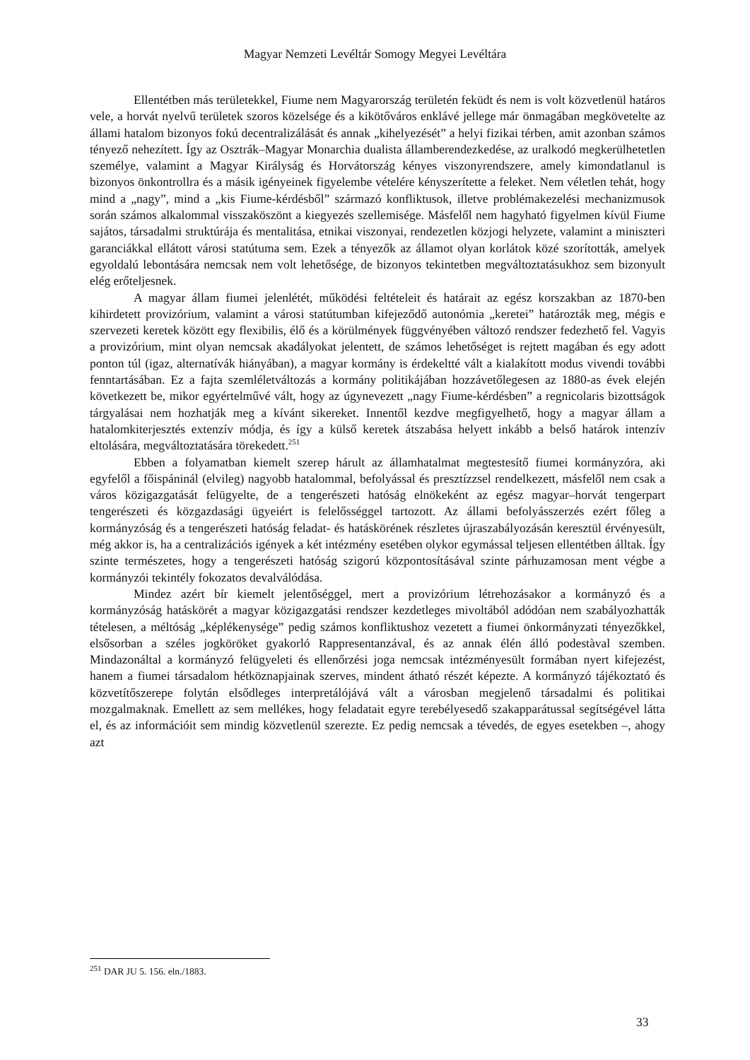Magyar Nemzeti Levéltár Somogy Megyei Levéltára
Ellentétben más területekkel, Fiume nem Magyarország területén feküdt és nem is volt közvetlenül határos vele, a horvát nyelvű területek szoros közelsége és a kikötőváros enklávé jellege már önmagában megkövetelte az állami hatalom bizonyos fokú decentralizálását és annak „kihelyezését” a helyi fizikai térben, amit azonban számos tényező nehezített. Így az Osztrák–Magyar Monarchia dualista államberendezkedése, az uralkodó megkerülhetetlen személye, valamint a Magyar Királyság és Horvátország kényes viszonyrendszere, amely kimondatlanul is bizonyos önkontrollra és a másik igényeinek figyelembe vételére kényszerítette a feleket. Nem véletlen tehát, hogy mind a „nagy”, mind a „kis Fiume-kérdésből” származó konfliktusok, illetve problémakezelési mechanizmusok során számos alkalommal visszaköszönt a kiegyezés szellemisége. Másfelől nem hagyható figyelmen kívül Fiume sajátos, társadalmi struktúrája és mentalitása, etnikai viszonyai, rendezetlen közjogi helyzete, valamint a miniszteri garanciákkal ellátott városi statútuma sem. Ezek a tényezők az államot olyan korlátok közé szorították, amelyek egyoldalú lebontására nemcsak nem volt lehetősége, de bizonyos tekintetben megváltoztatásukhoz sem bizonyult elég erőteljesnek.
A magyar állam fiumei jelenlétét, működési feltételeit és határait az egész korszakban az 1870-ben kihirdetett provizórium, valamint a városi statútumban kifejeződő autonómia „keretei” határozták meg, mégis e szervezeti keretek között egy flexibilis, élő és a körülmények függvényében változó rendszer fedezhető fel. Vagyis a provizórium, mint olyan nemcsak akadályokat jelentett, de számos lehetőséget is rejtett magában és egy adott ponton túl (igaz, alternatívák hiányában), a magyar kormány is érdekeltté vált a kialakított modus vivendi további fenntartásában. Ez a fajta szemléletváltozás a kormány politikájában hozzávetőlegesen az 1880-as évek elején következett be, mikor egyértelművé vált, hogy az úgynevezett „nagy Fiume-kérdésben” a regnicolaris bizottságok tárgyalásai nem hozhatják meg a kívánt sikereket. Innentől kezdve megfigyelhető, hogy a magyar állam a hatalomkiterjesztés extenzív módja, és így a külső keretek átszabása helyett inkább a belső határok intenzív eltolására, megváltoztatására törekedett.<sup>251</sup>
Ebben a folyamatban kiemelt szerep hárult az államhatalmat megtestesítő fiumei kormányzóra, aki egyfelől a főispáninál (elvileg) nagyobb hatalommal, befolyással és presztízzsel rendelkezett, másfelől nem csak a város közigazgatását felügyelte, de a tengerészeti hatóság elnökeként az egész magyar–horvát tengerpart tengerészeti és közgazdasági ügyeiért is felelősséggel tartozott. Az állami befolyásszerzés ezért főleg a kormányzóság és a tengerészeti hatóság feladat- és hatáskörének részletes újraszabályozásán keresztül érvényesült, még akkor is, ha a centralizációs igények a két intézmény esetében olykor egymással teljesen ellentétben álltak. Így szinte természetes, hogy a tengerészeti hatóság szigorú központosításával szinte párhuzamosan ment végbe a kormányzói tekintély fokozatos devalválódása.
Mindez azért bír kiemelt jelentőséggel, mert a provizórium létrehozásakor a kormányzó és a kormányzóság hatáskörét a magyar közigazgatási rendszer kezdetleges mivoltából adódóan nem szabályozhatták tételesen, a méltóság „képlékenysége” pedig számos konfliktushoz vezetett a fiumei önkormányzati tényezőkkel, elsősorban a széles jogköröket gyakorló Rappresentanzával, és az annak élén álló podestàval szemben. Mindazonáltal a kormányzó felügyeleti és ellenőrzési joga nemcsak intézményesült formában nyert kifejezést, hanem a fiumei társadalom hétköznapjainak szerves, mindent átható részét képezte. A kormányzó tájékoztató és közvetítőszerepe folytán elsődleges interpretálójává vált a városban megjelenő társadalmi és politikai mozgalmaknak. Emellett az sem mellékes, hogy feladatait egyre terebélyesedő szakapparátussal segítségével látta el, és az információit sem mindig közvetlenül szerezte. Ez pedig nemcsak a tévedés, de egyes esetekben –, ahogy azt
<sup>251</sup> DAR JU 5. 156. eln./1883.
33